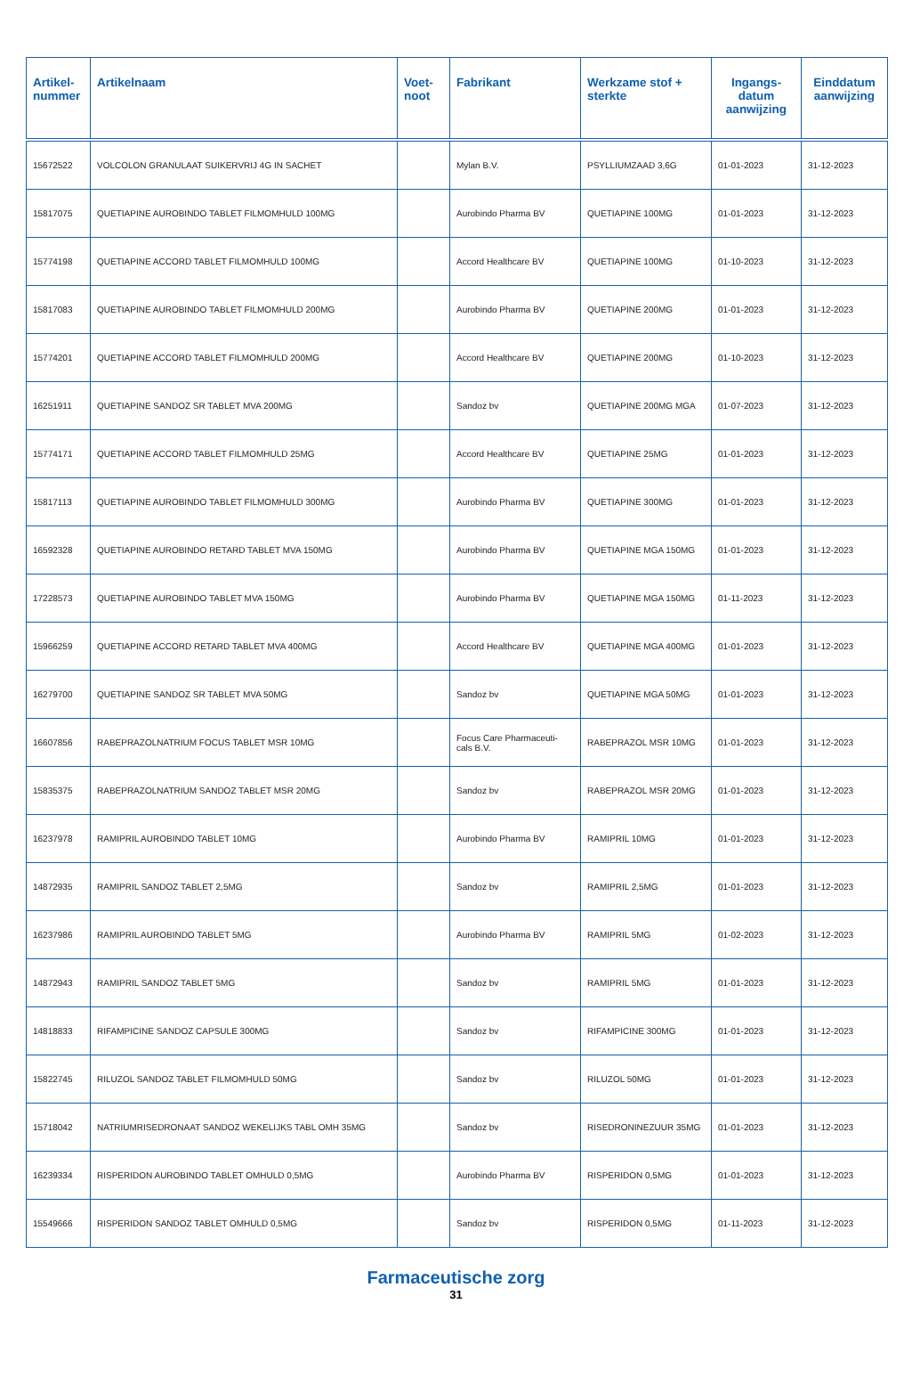| Artikel- nummer | Artikelnaam | Voet- noot | Fabrikant | Werkzame stof + sterkte | Ingangs- datum aanwijzing | Einddatum aanwijzing |
| --- | --- | --- | --- | --- | --- | --- |
| 15672522 | VOLCOLON GRANULAAT SUIKERVRIJ 4G IN SACHET | | Mylan B.V. | PSYLLIUMZAAD 3,6G | 01-01-2023 | 31-12-2023 |
| 15817075 | QUETIAPINE AUROBINDO TABLET FILMOMHULD 100MG | | Aurobindo Pharma BV | QUETIAPINE 100MG | 01-01-2023 | 31-12-2023 |
| 15774198 | QUETIAPINE ACCORD TABLET FILMOMHULD 100MG | | Accord Healthcare BV | QUETIAPINE 100MG | 01-10-2023 | 31-12-2023 |
| 15817083 | QUETIAPINE AUROBINDO TABLET FILMOMHULD 200MG | | Aurobindo Pharma BV | QUETIAPINE 200MG | 01-01-2023 | 31-12-2023 |
| 15774201 | QUETIAPINE ACCORD TABLET FILMOMHULD 200MG | | Accord Healthcare BV | QUETIAPINE 200MG | 01-10-2023 | 31-12-2023 |
| 16251911 | QUETIAPINE SANDOZ SR TABLET MVA 200MG | | Sandoz bv | QUETIAPINE 200MG MGA | 01-07-2023 | 31-12-2023 |
| 15774171 | QUETIAPINE ACCORD TABLET FILMOMHULD 25MG | | Accord Healthcare BV | QUETIAPINE 25MG | 01-01-2023 | 31-12-2023 |
| 15817113 | QUETIAPINE AUROBINDO TABLET FILMOMHULD 300MG | | Aurobindo Pharma BV | QUETIAPINE 300MG | 01-01-2023 | 31-12-2023 |
| 16592328 | QUETIAPINE AUROBINDO RETARD TABLET MVA 150MG | | Aurobindo Pharma BV | QUETIAPINE MGA 150MG | 01-01-2023 | 31-12-2023 |
| 17228573 | QUETIAPINE AUROBINDO TABLET MVA 150MG | | Aurobindo Pharma BV | QUETIAPINE MGA 150MG | 01-11-2023 | 31-12-2023 |
| 15966259 | QUETIAPINE ACCORD RETARD TABLET MVA 400MG | | Accord Healthcare BV | QUETIAPINE MGA 400MG | 01-01-2023 | 31-12-2023 |
| 16279700 | QUETIAPINE SANDOZ SR TABLET MVA 50MG | | Sandoz bv | QUETIAPINE MGA 50MG | 01-01-2023 | 31-12-2023 |
| 16607856 | RABEPRAZOLNATRIUM FOCUS TABLET MSR 10MG | | Focus Care Pharmaceuti- cals B.V. | RABEPRAZOL MSR 10MG | 01-01-2023 | 31-12-2023 |
| 15835375 | RABEPRAZOLNATRIUM SANDOZ TABLET MSR 20MG | | Sandoz bv | RABEPRAZOL MSR 20MG | 01-01-2023 | 31-12-2023 |
| 16237978 | RAMIPRIL AUROBINDO TABLET 10MG | | Aurobindo Pharma BV | RAMIPRIL 10MG | 01-01-2023 | 31-12-2023 |
| 14872935 | RAMIPRIL SANDOZ TABLET 2,5MG | | Sandoz bv | RAMIPRIL 2,5MG | 01-01-2023 | 31-12-2023 |
| 16237986 | RAMIPRIL AUROBINDO TABLET 5MG | | Aurobindo Pharma BV | RAMIPRIL 5MG | 01-02-2023 | 31-12-2023 |
| 14872943 | RAMIPRIL SANDOZ TABLET 5MG | | Sandoz bv | RAMIPRIL 5MG | 01-01-2023 | 31-12-2023 |
| 14818833 | RIFAMPICINE SANDOZ CAPSULE 300MG | | Sandoz bv | RIFAMPICINE 300MG | 01-01-2023 | 31-12-2023 |
| 15822745 | RILUZOL SANDOZ TABLET FILMOMHULD 50MG | | Sandoz bv | RILUZOL 50MG | 01-01-2023 | 31-12-2023 |
| 15718042 | NATRIUMRISEDRONAAT SANDOZ WEKELIJKS TABL OMH 35MG | | Sandoz bv | RISEDRONINEZUUR 35MG | 01-01-2023 | 31-12-2023 |
| 16239334 | RISPERIDON AUROBINDO TABLET OMHULD 0,5MG | | Aurobindo Pharma BV | RISPERIDON 0,5MG | 01-01-2023 | 31-12-2023 |
| 15549666 | RISPERIDON SANDOZ TABLET OMHULD 0,5MG | | Sandoz bv | RISPERIDON 0,5MG | 01-11-2023 | 31-12-2023 |
Farmaceutische zorg
31